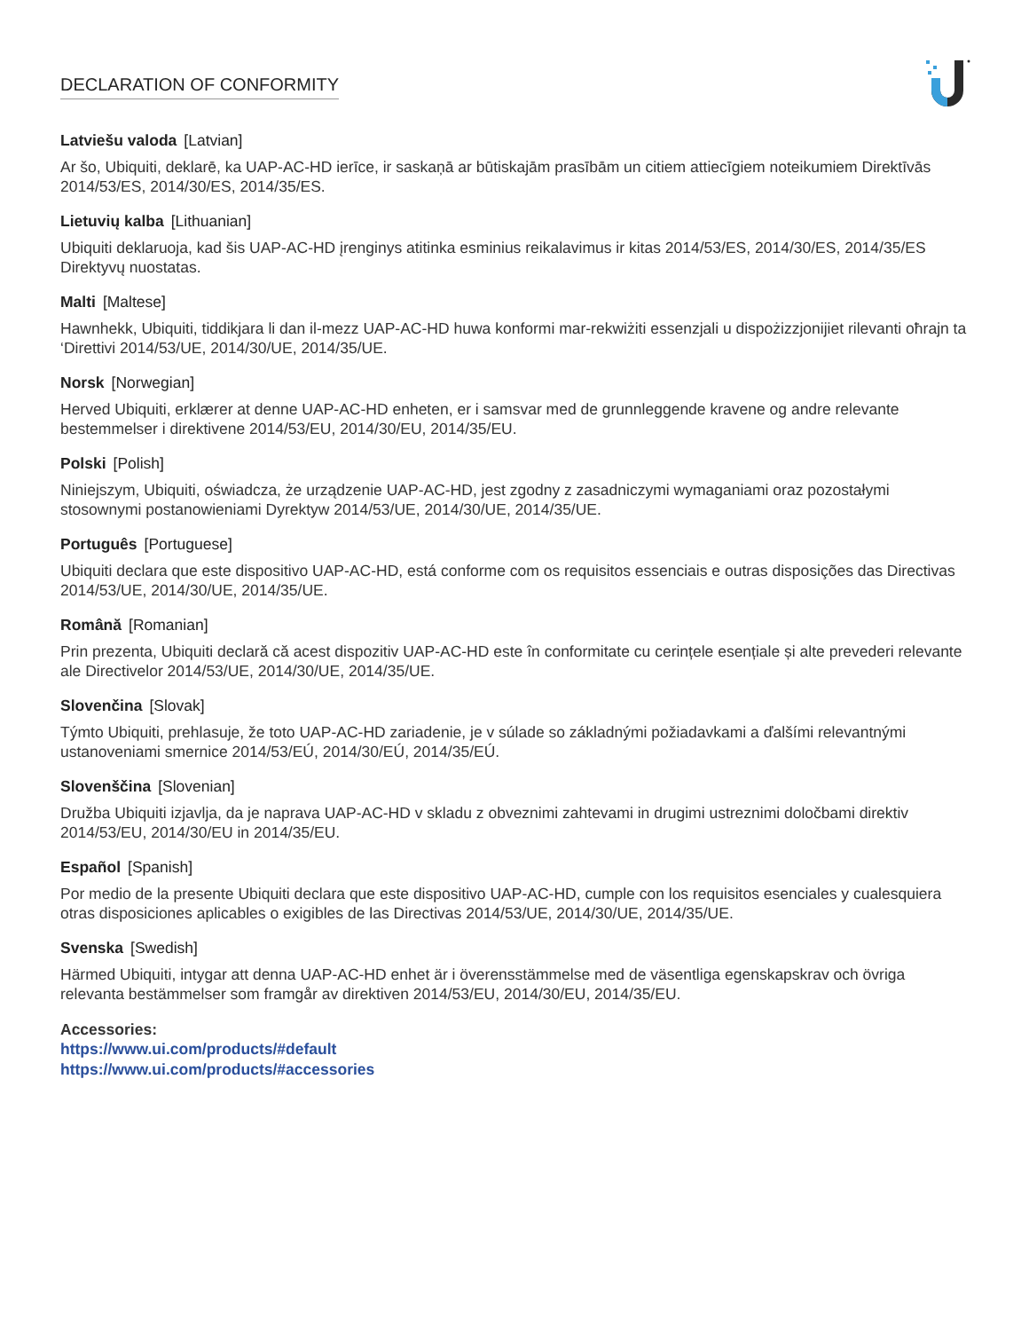DECLARATION OF CONFORMITY
Latviešu valoda [Latvian]
Ar šo, Ubiquiti, deklarē, ka UAP-AC-HD ierīce, ir saskaņā ar būtiskajām prasībām un citiem attiecīgiem noteikumiem Direktīvās 2014/53/ES, 2014/30/ES, 2014/35/ES.
Lietuvių kalba [Lithuanian]
Ubiquiti deklaruoja, kad šis UAP-AC-HD įrenginys atitinka esminius reikalavimus ir kitas 2014/53/ES, 2014/30/ES, 2014/35/ES Direktyvų nuostatas.
Malti [Maltese]
Hawnhekk, Ubiquiti, tiddikjara li dan il-mezz UAP-AC-HD huwa konformi mar-rekwiżiti essenzjali u dispożizzjonijiet rilevanti oħrajn ta ‘Direttivi 2014/53/UE, 2014/30/UE, 2014/35/UE.
Norsk [Norwegian]
Herved Ubiquiti, erklærer at denne UAP-AC-HD enheten, er i samsvar med de grunnleggende kravene og andre relevante bestemmelser i direktivene 2014/53/EU, 2014/30/EU, 2014/35/EU.
Polski [Polish]
Niniejszym, Ubiquiti, oświadcza, że urządzenie UAP-AC-HD, jest zgodny z zasadniczymi wymaganiami oraz pozostałymi stosownymi postanowieniami Dyrektyw 2014/53/UE, 2014/30/UE, 2014/35/UE.
Português [Portuguese]
Ubiquiti declara que este dispositivo UAP-AC-HD, está conforme com os requisitos essenciais e outras disposições das Directivas 2014/53/UE, 2014/30/UE, 2014/35/UE.
Română [Romanian]
Prin prezenta, Ubiquiti declară că acest dispozitiv UAP-AC-HD este în conformitate cu cerințele esențiale și alte prevederi relevante ale Directivelor 2014/53/UE, 2014/30/UE, 2014/35/UE.
Slovenčina [Slovak]
Týmto Ubiquiti, prehlasuje, že toto UAP-AC-HD zariadenie, je v súlade so základnými požiadavkami a ďalšími relevantnými ustanoveniami smernice 2014/53/EÚ, 2014/30/EÚ, 2014/35/EÚ.
Slovenščina [Slovenian]
Družba Ubiquiti izjavlja, da je naprava UAP-AC-HD v skladu z obveznimi zahtevami in drugimi ustreznimi določbami direktiv 2014/53/EU, 2014/30/EU in 2014/35/EU.
Español [Spanish]
Por medio de la presente Ubiquiti declara que este dispositivo UAP-AC-HD, cumple con los requisitos esenciales y cualesquiera otras disposiciones aplicables o exigibles de las Directivas 2014/53/UE, 2014/30/UE, 2014/35/UE.
Svenska [Swedish]
Härmed Ubiquiti, intygar att denna UAP-AC-HD enhet är i överensstämmelse med de väsentliga egenskapskrav och övriga relevanta bestämmelser som framgår av direktiven 2014/53/EU, 2014/30/EU, 2014/35/EU.
Accessories:
https://www.ui.com/products/#default
https://www.ui.com/products/#accessories